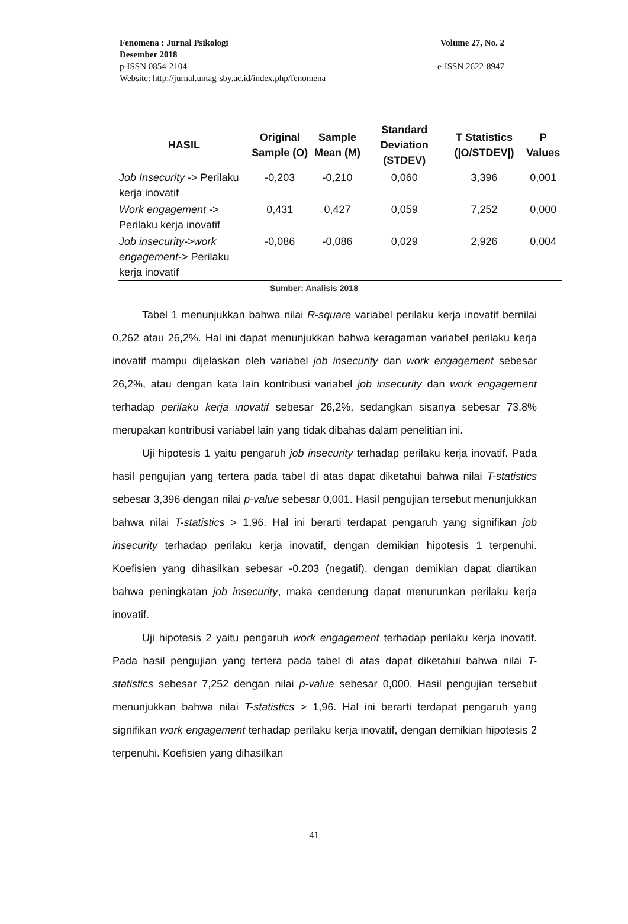Fenomena : Jurnal Psikologi Volume 27, No. 2
Desember 2018
p-ISSN 0854-2104 e-ISSN 2622-8947
Website: http://jurnal.untag-sby.ac.id/index.php/fenomena
| HASIL | Original Sample (O) | Sample Mean (M) | Standard Deviation (STDEV) | T Statistics (/O/STDEV/) | P Values |
| --- | --- | --- | --- | --- | --- |
| Job Insecurity -> Perilaku kerja inovatif | -0,203 | -0,210 | 0,060 | 3,396 | 0,001 |
| Work engagement -> Perilaku kerja inovatif | 0,431 | 0,427 | 0,059 | 7,252 | 0,000 |
| Job insecurity->work engagement -> Perilaku kerja inovatif | -0,086 | -0,086 | 0,029 | 2,926 | 0,004 |
Sumber: Analisis 2018
Tabel 1 menunjukkan bahwa nilai R-square variabel perilaku kerja inovatif bernilai 0,262 atau 26,2%. Hal ini dapat menunjukkan bahwa keragaman variabel perilaku kerja inovatif mampu dijelaskan oleh variabel job insecurity dan work engagement sebesar 26,2%, atau dengan kata lain kontribusi variabel job insecurity dan work engagement terhadap perilaku kerja inovatif sebesar 26,2%, sedangkan sisanya sebesar 73,8% merupakan kontribusi variabel lain yang tidak dibahas dalam penelitian ini.
Uji hipotesis 1 yaitu pengaruh job insecurity terhadap perilaku kerja inovatif. Pada hasil pengujian yang tertera pada tabel di atas dapat diketahui bahwa nilai T-statistics sebesar 3,396 dengan nilai p-value sebesar 0,001. Hasil pengujian tersebut menunjukkan bahwa nilai T-statistics > 1,96. Hal ini berarti terdapat pengaruh yang signifikan job insecurity terhadap perilaku kerja inovatif, dengan demikian hipotesis 1 terpenuhi. Koefisien yang dihasilkan sebesar -0.203 (negatif), dengan demikian dapat diartikan bahwa peningkatan job insecurity, maka cenderung dapat menurunkan perilaku kerja inovatif.
Uji hipotesis 2 yaitu pengaruh work engagement terhadap perilaku kerja inovatif. Pada hasil pengujian yang tertera pada tabel di atas dapat diketahui bahwa nilai T-statistics sebesar 7,252 dengan nilai p-value sebesar 0,000. Hasil pengujian tersebut menunjukkan bahwa nilai T-statistics > 1,96. Hal ini berarti terdapat pengaruh yang signifikan work engagement terhadap perilaku kerja inovatif, dengan demikian hipotesis 2 terpenuhi. Koefisien yang dihasilkan
41